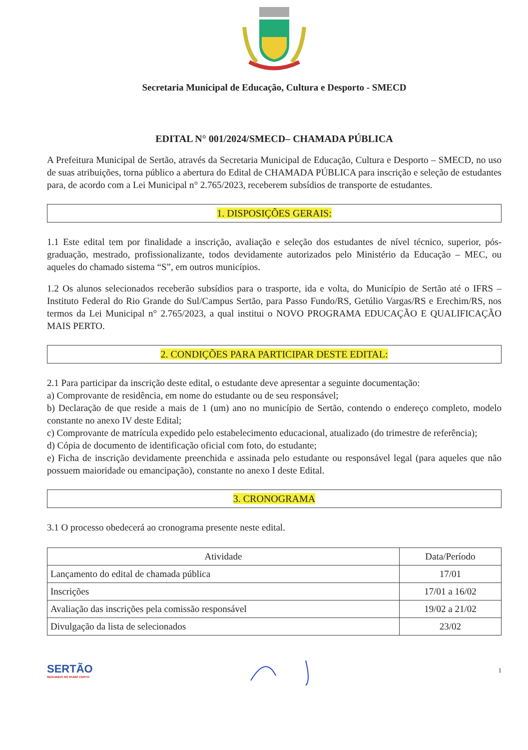Secretaria Municipal de Educação, Cultura e Desporto - SMECD
EDITAL N° 001/2024/SMECD– CHAMADA PÚBLICA
A Prefeitura Municipal de Sertão, através da Secretaria Municipal de Educação, Cultura e Desporto – SMECD, no uso de suas atribuições, torna público a abertura do Edital de CHAMADA PÚBLICA para inscrição e seleção de estudantes para, de acordo com a Lei Municipal n° 2.765/2023, receberem subsídios de transporte de estudantes.
1. DISPOSIÇÕES GERAIS:
1.1 Este edital tem por finalidade a inscrição, avaliação e seleção dos estudantes de nível técnico, superior, pós-graduação, mestrado, profissionalizante, todos devidamente autorizados pelo Ministério da Educação – MEC, ou aqueles do chamado sistema “S”, em outros municípios.
1.2 Os alunos selecionados receberão subsídios para o trasporte, ida e volta, do Município de Sertão até o IFRS – Instituto Federal do Rio Grande do Sul/Campus Sertão, para Passo Fundo/RS, Getúlio Vargas/RS e Erechim/RS, nos termos da Lei Municipal n° 2.765/2023, a qual institui o NOVO PROGRAMA EDUCAÇÃO E QUALIFICAÇÃO MAIS PERTO.
2. CONDIÇÕES PARA PARTICIPAR DESTE EDITAL:
2.1 Para participar da inscrição deste edital, o estudante deve apresentar a seguinte documentação:
a) Comprovante de residência, em nome do estudante ou de seu responsável;
b) Declaração de que reside a mais de 1 (um) ano no município de Sertão, contendo o endereço completo, modelo constante no anexo IV deste Edital;
c) Comprovante de matrícula expedido pelo estabelecimento educacional, atualizado (do trimestre de referência);
d) Cópia de documento de identificação oficial com foto, do estudante;
e) Ficha de inscrição devidamente preenchida e assinada pelo estudante ou responsável legal (para aqueles que não possuem maioridade ou emancipação), constante no anexo I deste Edital.
3. CRONOGRAMA
3.1 O processo obedecerá ao cronograma presente neste edital.
| Atividade | Data/Período |
| --- | --- |
| Lançamento do edital de chamada pública | 17/01 |
| Inscrições | 17/01 a 16/02 |
| Avaliação das inscrições pela comissão responsável | 19/02 a 21/02 |
| Divulgação da lista de selecionados | 23/02 |
SERTÃO
SEGUINDO NO RUMO CERTO
1